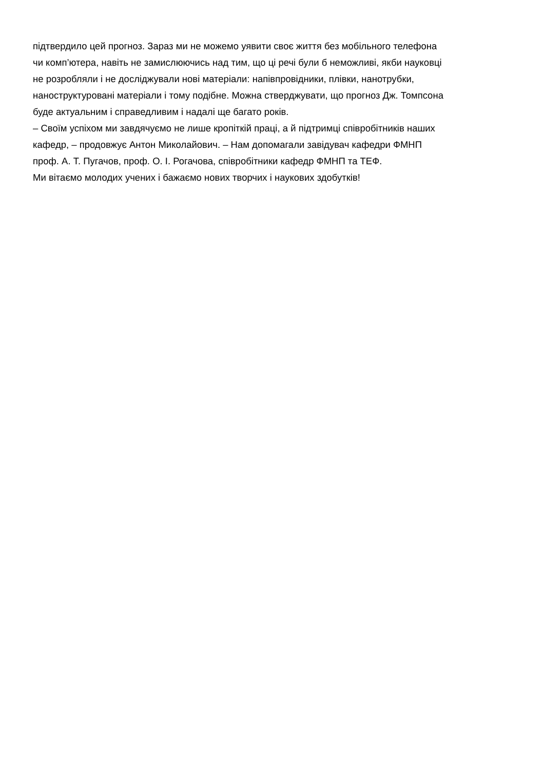підтвердило цей прогноз. Зараз ми не можемо уявити своє життя без мобільного телефона
чи комп’ютера, навіть не замислюючись над тим, що ці речі були б неможливі, якби науковці
не розробляли і не досліджували нові матеріали: напівпровідники, плівки, нанотрубки,
наноструктуровані матеріали і тому подібне. Можна стверджувати, що прогноз Дж. Томпсона
буде актуальним і справедливим і надалі ще багато років.
– Своїм успіхом ми завдячуємо не лише кропіткій праці, а й підтримці співробітників наших
кафедр, – продовжує Антон Миколайович. – Нам допомагали завідувач кафедри ФМНП
проф. А. Т. Пугачов, проф. О. І. Рогачова, співробітники кафедр ФМНП та ТЕФ.
Ми вітаємо молодих учених і бажаємо нових творчих і наукових здобутків!